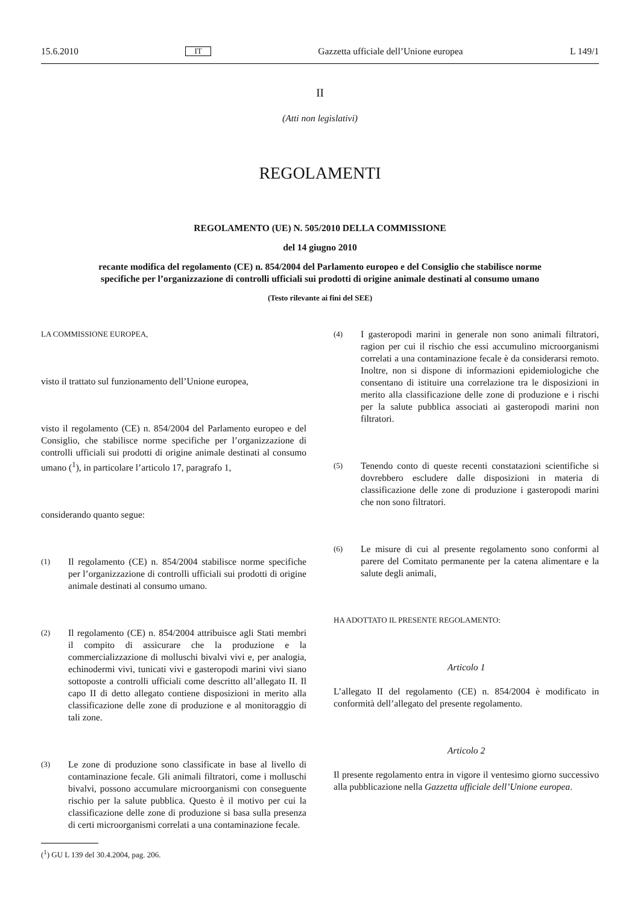15.6.2010 IT Gazzetta ufficiale dell’Unione europea L 149/1
II
(Atti non legislativi)
REGOLAMENTI
REGOLAMENTO (UE) N. 505/2010 DELLA COMMISSIONE
del 14 giugno 2010
recante modifica del regolamento (CE) n. 854/2004 del Parlamento europeo e del Consiglio che stabilisce norme specifiche per l’organizzazione di controlli ufficiali sui prodotti di origine animale destinati al consumo umano
(Testo rilevante ai fini del SEE)
LA COMMISSIONE EUROPEA,
visto il trattato sul funzionamento dell’Unione europea,
visto il regolamento (CE) n. 854/2004 del Parlamento europeo e del Consiglio, che stabilisce norme specifiche per l’organizzazione di controlli ufficiali sui prodotti di origine animale destinati al consumo umano (<sup>1</sup>), in particolare l’articolo 17, paragrafo 1,
considerando quanto segue:
(1)
Il regolamento (CE) n. 854/2004 stabilisce norme specifiche per l’organizzazione di controlli ufficiali sui prodotti di origine animale destinati al consumo umano.
(2)
Il regolamento (CE) n. 854/2004 attribuisce agli Stati membri il compito di assicurare che la produzione e la commercializzazione di molluschi bivalvi vivi e, per analogia, echinodermi vivi, tunicati vivi e gasteropodi marini vivi siano sottoposte a controlli ufficiali come descritto all’allegato II. Il capo II di detto allegato contiene disposizioni in merito alla classificazione delle zone di produzione e al monitoraggio di tali zone.
(3)
Le zone di produzione sono classificate in base al livello di contaminazione fecale. Gli animali filtratori, come i molluschi bivalvi, possono accumulare microorganismi con conseguente rischio per la salute pubblica. Questo è il motivo per cui la classificazione delle zone di produzione si basa sulla presenza di certi microorganismi correlati a una contaminazione fecale.
(<sup>1</sup>) GU L 139 del 30.4.2004, pag. 206.
(4)
I gasteropodi marini in generale non sono animali filtratori, ragion per cui il rischio che essi accumulino microorganismi correlati a una contaminazione fecale è da considerarsi remoto. Inoltre, non si dispone di informazioni epidemiologiche che consentano di istituire una correlazione tra le disposizioni in merito alla classificazione delle zone di produzione e i rischi per la salute pubblica associati ai gasteropodi marini non filtratori.
(5)
Tenendo conto di queste recenti constatazioni scientifiche si dovrebbero escludere dalle disposizioni in materia di classificazione delle zone di produzione i gasteropodi marini che non sono filtratori.
(6)
Le misure di cui al presente regolamento sono conformi al parere del Comitato permanente per la catena alimentare e la salute degli animali,
HA ADOTTATO IL PRESENTE REGOLAMENTO:
Articolo 1
L’allegato II del regolamento (CE) n. 854/2004 è modificato in conformità dell’allegato del presente regolamento.
Articolo 2
Il presente regolamento entra in vigore il ventesimo giorno successivo alla pubblicazione nella Gazzetta ufficiale dell’Unione europea.